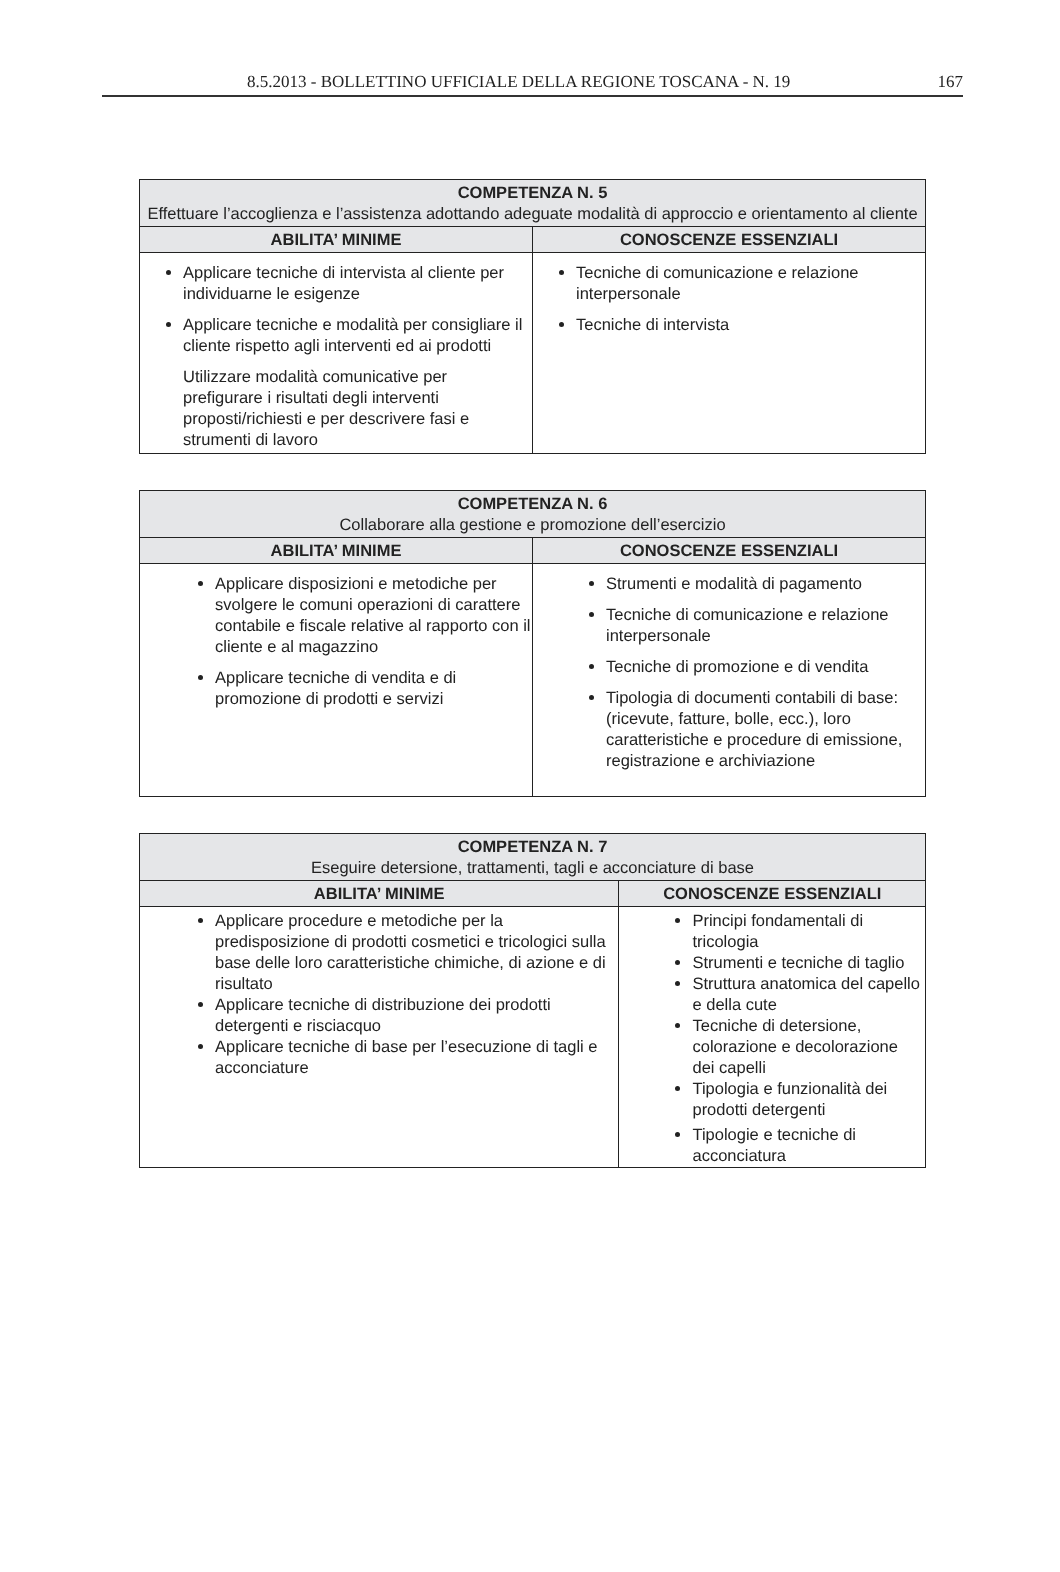8.5.2013 - BOLLETTINO UFFICIALE DELLA REGIONE TOSCANA - N. 19 167
| COMPETENZA N. 5 Effettuare l’accoglienza e l’assistenza adottando adeguate modalità di approccio e orientamento al cliente | |
| --- | --- |
| ABILITA’ MINIME | CONOSCENZE ESSENZIALI |
| Applicare tecniche di intervista al cliente per individuarne le esigenze Applicare tecniche e modalità per consigliare il cliente rispetto agli interventi ed ai prodotti Utilizzare modalità comunicative per prefigurare i risultati degli interventi proposti/richiesti e per descrivere fasi e strumenti di lavoro | Tecniche di comunicazione e relazione interpersonale Tecniche di intervista |
| COMPETENZA N. 6 Collaborare alla gestione e promozione dell’esercizio | |
| --- | --- |
| ABILITA’ MINIME | CONOSCENZE ESSENZIALI |
| Applicare disposizioni e metodiche per svolgere le comuni operazioni di carattere contabile e fiscale relative al rapporto con il cliente e al magazzino Applicare tecniche di vendita e di promozione di prodotti e servizi | Strumenti e modalità di pagamento Tecniche di comunicazione e relazione interpersonale Tecniche di promozione e di vendita Tipologia di documenti contabili di base: (ricevute, fatture, bolle, ecc.), loro caratteristiche e procedure di emissione, registrazione e archiviazione |
| COMPETENZA N. 7 Eseguire detersione, trattamenti, tagli e acconciature di base | |
| --- | --- |
| ABILITA’ MINIME | CONOSCENZE ESSENZIALI |
| Applicare procedure e metodiche per la predisposizione di prodotti cosmetici e tricologici sulla base delle loro caratteristiche chimiche, di azione e di risultato Applicare tecniche di distribuzione dei prodotti detergenti e risciacquo Applicare tecniche di base per l’esecuzione di tagli e acconciature | Principi fondamentali di tricologia Strumenti e tecniche di taglio Struttura anatomica del capello e della cute Tecniche di detersione, colorazione e decolorazione dei capelli Tipologia e funzionalità dei prodotti detergenti Tipologie e tecniche di acconciatura |